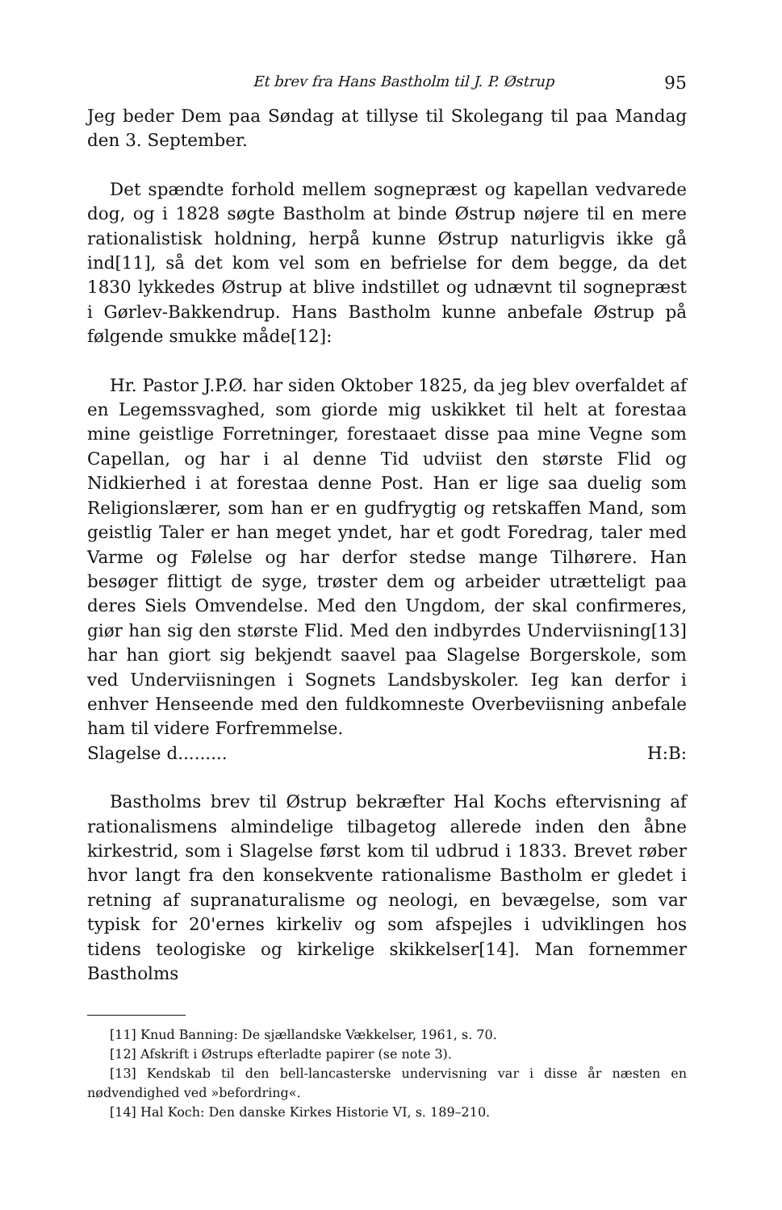Et brev fra Hans Bastholm til J. P. Østrup 95
Jeg beder Dem paa Søndag at tillyse til Skolegang til paa Mandag den 3. September.
Det spændte forhold mellem sognepræst og kapellan vedvarede dog, og i 1828 søgte Bastholm at binde Østrup nøjere til en mere rationalistisk holdning, herpå kunne Østrup naturligvis ikke gå ind[11], så det kom vel som en befrielse for dem begge, da det 1830 lykkedes Østrup at blive indstillet og udnævnt til sognepræst i Gørlev-Bakkendrup. Hans Bastholm kunne anbefale Østrup på følgende smukke måde[12]:
Hr. Pastor J.P.Ø. har siden Oktober 1825, da jeg blev overfaldet af en Legemssvaghed, som giorde mig uskikket til helt at forestaa mine geistlige Forretninger, forestaaet disse paa mine Vegne som Capellan, og har i al denne Tid udviist den største Flid og Nidkierhed i at forestaa denne Post. Han er lige saa duelig som Religionslærer, som han er en gudfrygtig og retskaffen Mand, som geistlig Taler er han meget yndet, har et godt Foredrag, taler med Varme og Følelse og har derfor stedse mange Tilhørere. Han besøger flittigt de syge, trøster dem og arbeider utrætteligt paa deres Siels Omvendelse. Med den Ungdom, der skal confirmeres, giør han sig den største Flid. Med den indbyrdes Underviisning[13] har han giort sig bekjendt saavel paa Slagelse Borgerskole, som ved Underviisningen i Sognets Landsbyskoler. Ieg kan derfor i enhver Henseende med den fuldkomneste Overbeviisning anbefale ham til videre Forfremmelse.
Slagelse d......... H:B:
Bastholms brev til Østrup bekræfter Hal Kochs eftervisning af rationalismens almindelige tilbagetog allerede inden den åbne kirkestrid, som i Slagelse først kom til udbrud i 1833. Brevet røber hvor langt fra den konsekvente rationalisme Bastholm er gledet i retning af supranaturalisme og neologi, en bevægelse, som var typisk for 20'ernes kirkeliv og som afspejles i udviklingen hos tidens teologiske og kirkelige skikkelser[14]. Man fornemmer Bastholms
[11] Knud Banning: De sjællandske Vækkelser, 1961, s. 70.
[12] Afskrift i Østrups efterladte papirer (se note 3).
[13] Kendskab til den bell-lancasterske undervisning var i disse år næsten en nødvendighed ved »befordring«.
[14] Hal Koch: Den danske Kirkes Historie VI, s. 189–210.